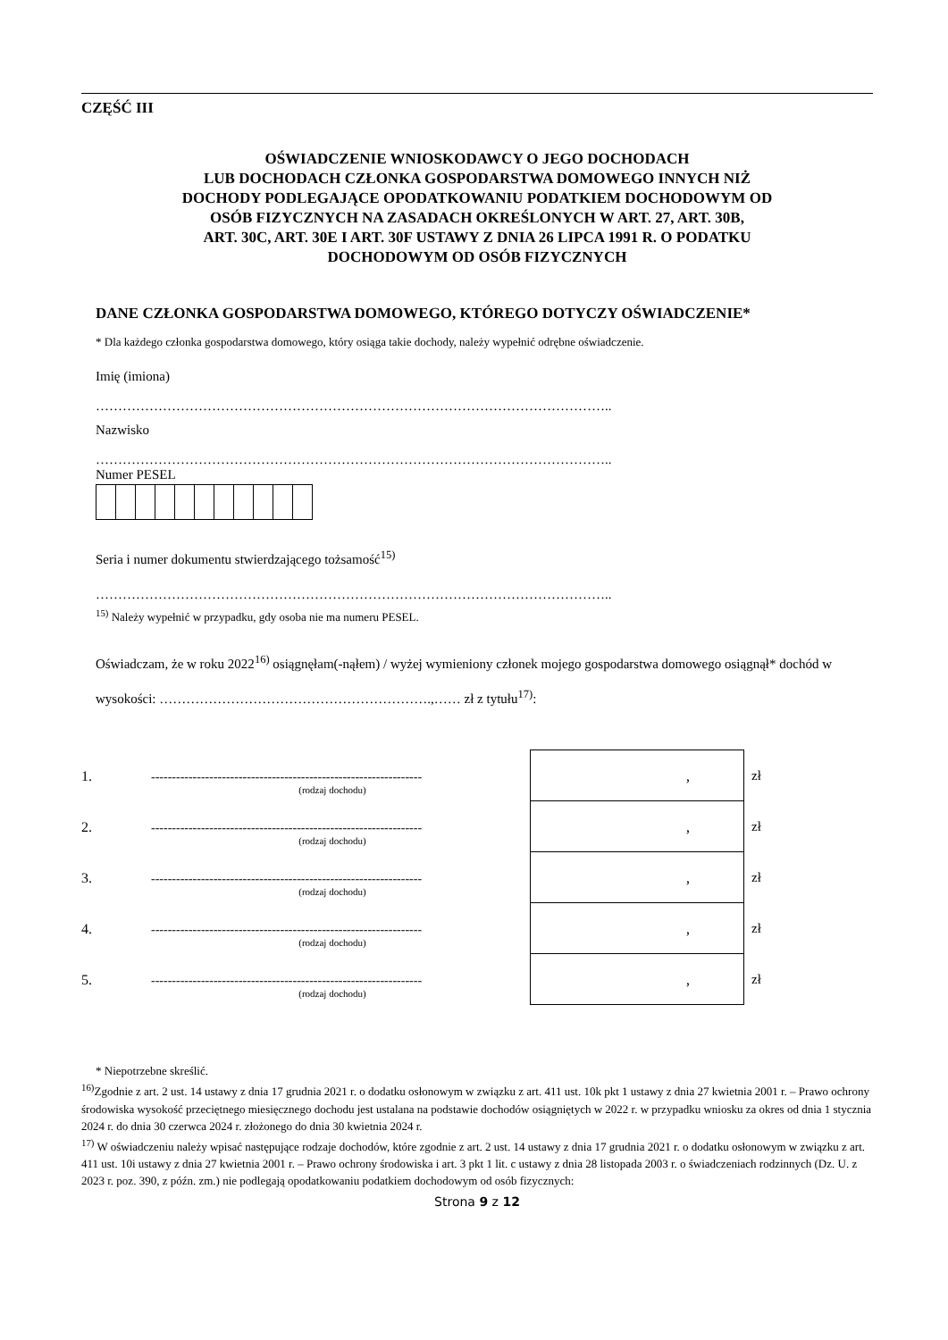CZĘŚĆ III
OŚWIADCZENIE WNIOSKODAWCY O JEGO DOCHODACH
LUB DOCHODACH CZŁONKA GOSPODARSTWA DOMOWEGO INNYCH NIŻ
DOCHODY PODLEGAJĄCE OPODATKOWANIU PODATKIEM DOCHODOWYM OD
OSÓB FIZYCZNYCH NA ZASADACH OKREŚLONYCH W ART. 27, ART. 30B,
ART. 30C, ART. 30E I ART. 30F USTAWY Z DNIA 26 LIPCA 1991 R. O PODATKU
DOCHODOWYM OD OSÓB FIZYCZNYCH
DANE CZŁONKA GOSPODARSTWA DOMOWEGO, KTÓREGO DOTYCZY OŚWIADCZENIE*
* Dla każdego członka gospodarstwa domowego, który osiąga takie dochody, należy wypełnić odrębne oświadczenie.
Imię (imiona)
……………………………………………………………………………………………………..
Nazwisko
……………………………………………………………………………………………………..
Numer PESEL
Seria i numer dokumentu stwierdzającego tożsamość<sup>15)</sup>
……………………………………………………………………………………………………..
<sup>15)</sup> Należy wypełnić w przypadku, gdy osoba nie ma numeru PESEL.
Oświadczam, że w roku 2022<sup>16)</sup> osiągnęłam(-nąłem) / wyżej wymieniony członek mojego gospodarstwa domowego osiągnął* dochód w wysokości: …………………………………………………….,…… zł z tytułu<sup>17)</sup>:
| 1. | ----------------------------------------------------------------- (rodzaj dochodu) | | , | zł |
| 2. | ----------------------------------------------------------------- (rodzaj dochodu) | | , | zł |
| 3. | ----------------------------------------------------------------- (rodzaj dochodu) | | , | zł |
| 4. | ----------------------------------------------------------------- (rodzaj dochodu) | | , | zł |
| 5. | ----------------------------------------------------------------- (rodzaj dochodu) | | , | zł |
* Niepotrzebne skreślić.
<sup>16)</sup> Zgodnie z art. 2 ust. 14 ustawy z dnia 17 grudnia 2021 r. o dodatku osłonowym w związku z art. 411 ust. 10k pkt 1 ustawy z dnia 27 kwietnia 2001 r. – Prawo ochrony środowiska wysokość przeciętnego miesięcznego dochodu jest ustalana na podstawie dochodów osiągniętych w 2022 r. w przypadku wniosku za okres od dnia 1 stycznia 2024 r. do dnia 30 czerwca 2024 r. złożonego do dnia 30 kwietnia 2024 r.
<sup>17)</sup> W oświadczeniu należy wpisać następujące rodzaje dochodów, które zgodnie z art. 2 ust. 14 ustawy z dnia 17 grudnia 2021 r. o dodatku osłonowym w związku z art. 411 ust. 10i ustawy z dnia 27 kwietnia 2001 r. – Prawo ochrony środowiska i art. 3 pkt 1 lit. c ustawy z dnia 28 listopada 2003 r. o świadczeniach rodzinnych (Dz. U. z 2023 r. poz. 390, z późn. zm.) nie podlegają opodatkowaniu podatkiem dochodowym od osób fizycznych:
Strona 9 z 12